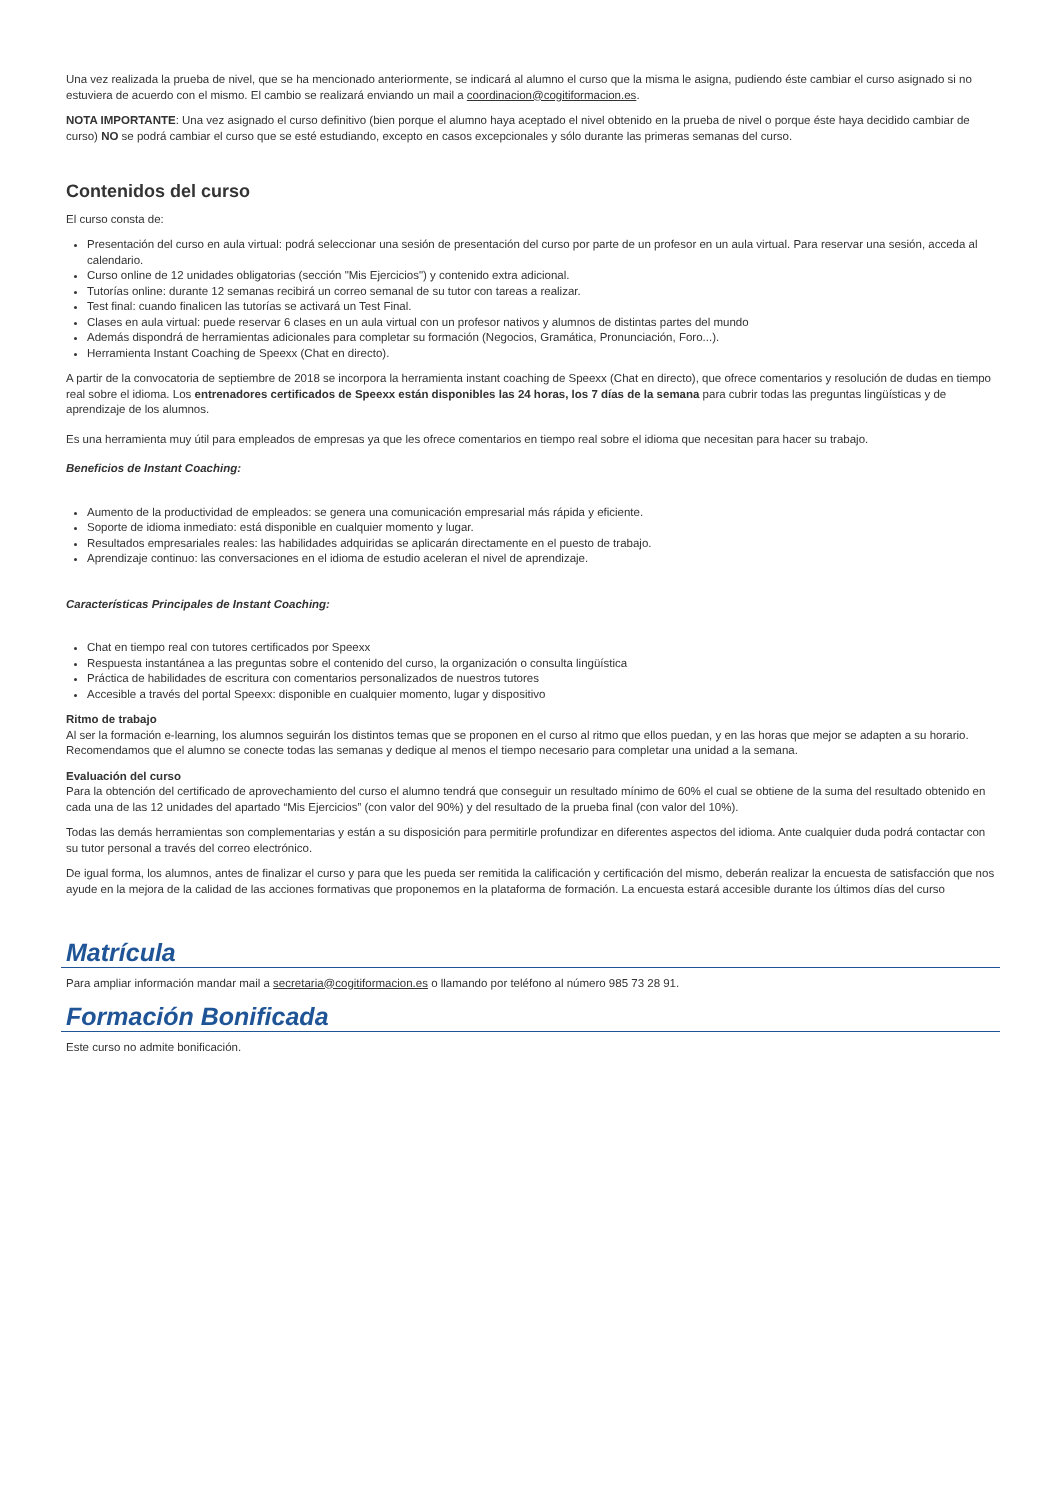Una vez realizada la prueba de nivel, que se ha mencionado anteriormente, se indicará al alumno el curso que la misma le asigna, pudiendo éste cambiar el curso asignado si no estuviera de acuerdo con el mismo. El cambio se realizará enviando un mail a coordinacion@cogitiformacion.es.
NOTA IMPORTANTE: Una vez asignado el curso definitivo (bien porque el alumno haya aceptado el nivel obtenido en la prueba de nivel o porque éste haya decidido cambiar de curso) NO se podrá cambiar el curso que se esté estudiando, excepto en casos excepcionales y sólo durante las primeras semanas del curso.
Contenidos del curso
El curso consta de:
Presentación del curso en aula virtual: podrá seleccionar una sesión de presentación del curso por parte de un profesor en un aula virtual. Para reservar una sesión, acceda al calendario.
Curso online de 12 unidades obligatorias (sección "Mis Ejercicios") y contenido extra adicional.
Tutorías online: durante 12 semanas recibirá un correo semanal de su tutor con tareas a realizar.
Test final: cuando finalicen las tutorías se activará un Test Final.
Clases en aula virtual: puede reservar 6 clases en un aula virtual con un profesor nativos y alumnos de distintas partes del mundo
Además dispondrá de herramientas adicionales para completar su formación (Negocios, Gramática, Pronunciación, Foro...).
Herramienta Instant Coaching de Speexx (Chat en directo).
A partir de la convocatoria de septiembre de 2018 se incorpora la herramienta instant coaching de Speexx (Chat en directo), que ofrece comentarios y resolución de dudas en tiempo real sobre el idioma. Los entrenadores certificados de Speexx están disponibles las 24 horas, los 7 días de la semana para cubrir todas las preguntas lingüísticas y de aprendizaje de los alumnos.
Es una herramienta muy útil para empleados de empresas ya que les ofrece comentarios en tiempo real sobre el idioma que necesitan para hacer su trabajo.
Beneficios de Instant Coaching:
Aumento de la productividad de empleados: se genera una comunicación empresarial más rápida y eficiente.
Soporte de idioma inmediato: está disponible en cualquier momento y lugar.
Resultados empresariales reales: las habilidades adquiridas se aplicarán directamente en el puesto de trabajo.
Aprendizaje continuo: las conversaciones en el idioma de estudio aceleran el nivel de aprendizaje.
Características Principales de Instant Coaching:
Chat en tiempo real con tutores certificados por Speexx
Respuesta instantánea a las preguntas sobre el contenido del curso, la organización o consulta lingüística
Práctica de habilidades de escritura con comentarios personalizados de nuestros tutores
Accesible a través del portal Speexx: disponible en cualquier momento, lugar y dispositivo
Ritmo de trabajo
Al ser la formación e-learning, los alumnos seguirán los distintos temas que se proponen en el curso al ritmo que ellos puedan, y en las horas que mejor se adapten a su horario. Recomendamos que el alumno se conecte todas las semanas y dedique al menos el tiempo necesario para completar una unidad a la semana.
Evaluación del curso
Para la obtención del certificado de aprovechamiento del curso el alumno tendrá que conseguir un resultado mínimo de 60% el cual se obtiene de la suma del resultado obtenido en cada una de las 12 unidades del apartado “Mis Ejercicios” (con valor del 90%) y del resultado de la prueba final (con valor del 10%).
Todas las demás herramientas son complementarias y están a su disposición para permitirle profundizar en diferentes aspectos del idioma. Ante cualquier duda podrá contactar con su tutor personal a través del correo electrónico.
De igual forma, los alumnos, antes de finalizar el curso y para que les pueda ser remitida la calificación y certificación del mismo, deberán realizar la encuesta de satisfacción que nos ayude en la mejora de la calidad de las acciones formativas que proponemos en la plataforma de formación. La encuesta estará accesible durante los últimos días del curso
Matrícula
Para ampliar información mandar mail a secretaria@cogitiformacion.es o llamando por teléfono al número 985 73 28 91.
Formación Bonificada
Este curso no admite bonificación.